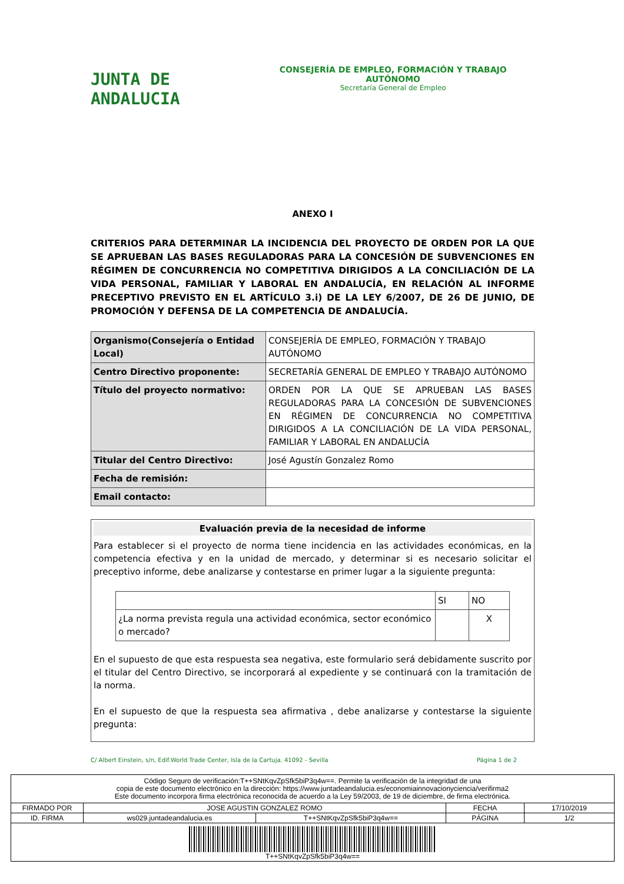JUNTA DE ANDALUCIA
CONSEJERÍA DE EMPLEO, FORMACIÓN Y TRABAJO AUTÓNOMO
Secretaría General de Empleo
ANEXO I
CRITERIOS PARA DETERMINAR LA INCIDENCIA DEL PROYECTO DE ORDEN POR LA QUE SE APRUEBAN LAS BASES REGULADORAS PARA LA CONCESIÓN DE SUBVENCIONES EN RÉGIMEN DE CONCURRENCIA NO COMPETITIVA DIRIGIDOS A LA CONCILIACIÓN DE LA VIDA PERSONAL, FAMILIAR Y LABORAL EN ANDALUCÍA, EN RELACIÓN AL INFORME PRECEPTIVO PREVISTO EN EL ARTÍCULO 3.i) DE LA LEY 6/2007, DE 26 DE JUNIO, DE PROMOCIÓN Y DEFENSA DE LA COMPETENCIA DE ANDALUCÍA.
| Organismo(Consejería o Entidad Local) | CONSEJERÍA DE EMPLEO, FORMACIÓN Y TRABAJO AUTÓNOMO |
| Centro Directivo proponente: | SECRETARÍA GENERAL DE EMPLEO Y TRABAJO AUTÓNOMO |
| Título del proyecto normativo: | ORDEN POR LA QUE SE APRUEBAN LAS BASES REGULADORAS PARA LA CONCESIÓN DE SUBVENCIONES EN RÉGIMEN DE CONCURRENCIA NO COMPETITIVA DIRIGIDOS A LA CONCILIACIÓN DE LA VIDA PERSONAL, FAMILIAR Y LABORAL EN ANDALUCÍA |
| Titular del Centro Directivo: | José Agustín Gonzalez Romo |
| Fecha de remisión: | |
| Email contacto: | |
Evaluación previa de la necesidad de informe
Para establecer si el proyecto de norma tiene incidencia en las actividades económicas, en la competencia efectiva y en la unidad de mercado, y determinar si es necesario solicitar el preceptivo informe, debe analizarse y contestarse en primer lugar a la siguiente pregunta:
| | SI | NO |
| ¿La norma prevista regula una actividad económica, sector económico o mercado? | | X |
En el supuesto de que esta respuesta sea negativa, este formulario será debidamente suscrito por el titular del Centro Directivo, se incorporará al expediente y se continuará con la tramitación de la norma.
En el supuesto de que la respuesta sea afirmativa , debe analizarse y contestarse la siguiente pregunta:
C/ Albert Einstein, s/n, Edif.World Trade Center, Isla de la Cartuja. 41092 - Sevilla Página 1 de 2
Código Seguro de verificación:T++SNtKqvZpSfk5biP3q4w==. Permite la verificación de la integridad de una
copia de este documento electrónico en la dirección: https://www.juntadeandalucia.es/economiainnovacionyciencia/verifirma2
Este documento incorpora firma electrónica reconocida de acuerdo a la Ley 59/2003, de 19 de diciembre, de firma electrónica.
| FIRMADO POR | JOSE AGUSTIN GONZALEZ ROMO | | FECHA | 17/10/2019 |
| ID. FIRMA | ws029.juntadeandalucia.es | T++SNtKqvZpSfk5biP3q4w== | PÁGINA | 1/2 |
| T++SNtKqvZpSfk5biP3q4w== | | | | |